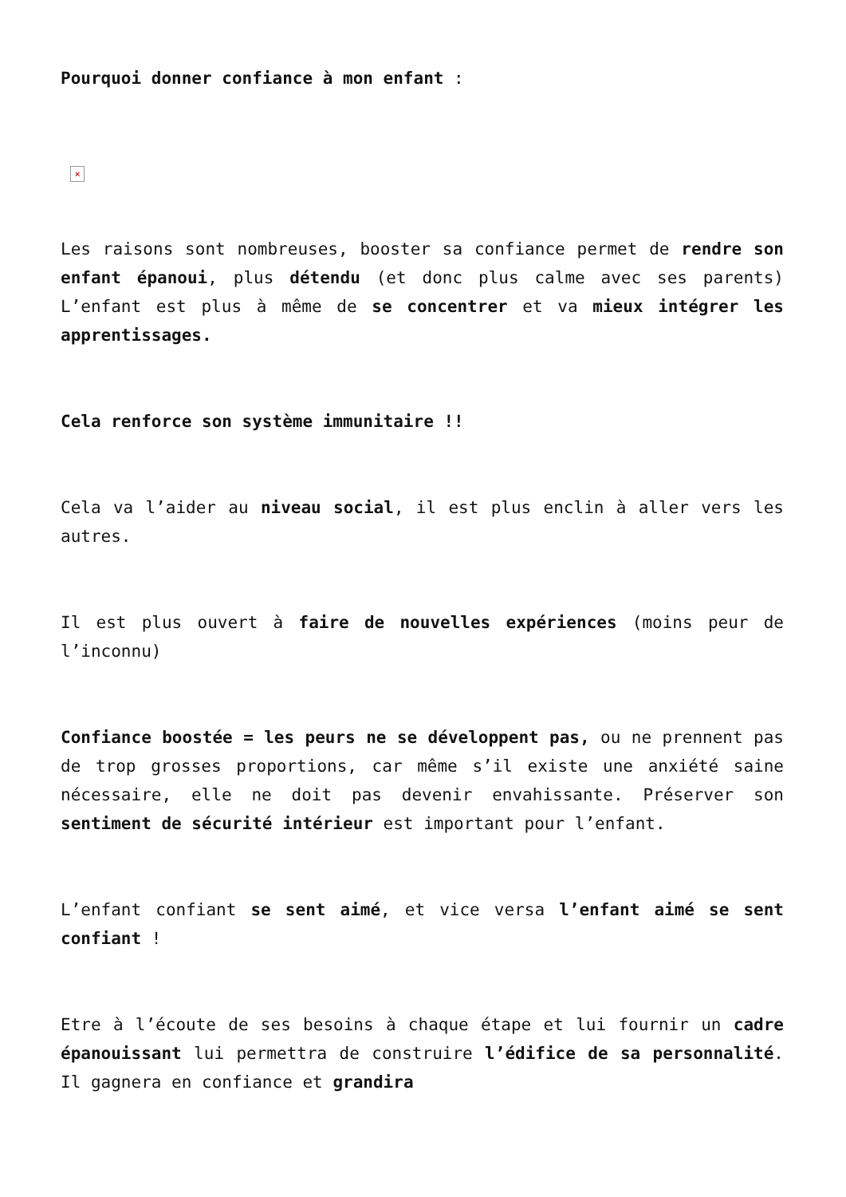Pourquoi donner confiance à mon enfant :
×
Les raisons sont nombreuses, booster sa confiance permet de rendre son enfant épanoui, plus détendu (et donc plus calme avec ses parents) L’enfant est plus à même de se concentrer et va mieux intégrer les apprentissages.
Cela renforce son système immunitaire !!
Cela va l’aider au niveau social, il est plus enclin à aller vers les autres.
Il est plus ouvert à faire de nouvelles expériences (moins peur de l’inconnu)
Confiance boostée = les peurs ne se développent pas, ou ne prennent pas de trop grosses proportions, car même s’il existe une anxiété saine nécessaire, elle ne doit pas devenir envahissante. Préserver son sentiment de sécurité intérieur est important pour l’enfant.
L’enfant confiant se sent aimé, et vice versa l’enfant aimé se sent confiant !
Etre à l’écoute de ses besoins à chaque étape et lui fournir un cadre épanouissant lui permettra de construire l’édifice de sa personnalité. Il gagnera en confiance et grandira